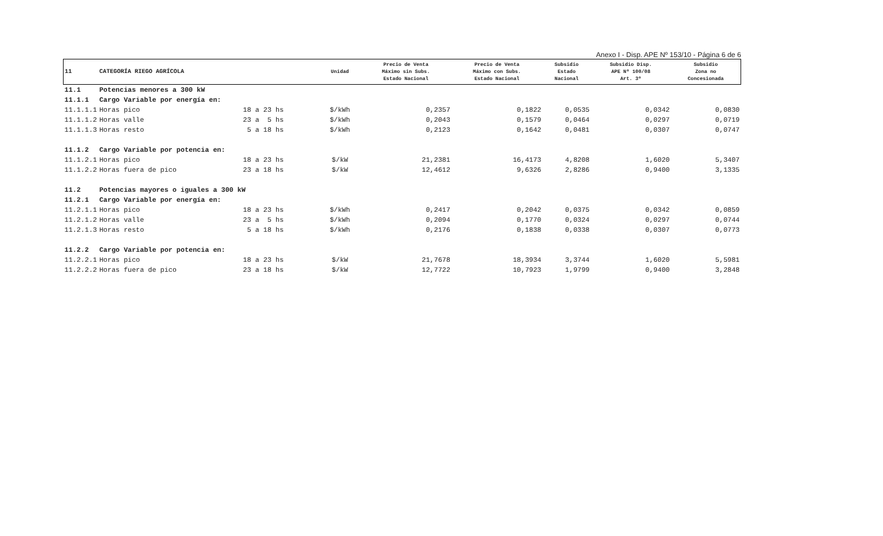Anexo I - Disp. APE Nº 153/10 - Página 6 de 6
| 11 | CATEGORÍA RIEGO AGRÍCOLA | | Unidad | Precio de Venta Máximo sin Subs. Estado Nacional | Precio de Venta Máximo con Subs. Estado Nacional | Subsidio Estado Nacional | Subsidio Disp. APE Nº 100/08 Art. 3º | Subsidio Zona no Concesionada |
| --- | --- | --- | --- | --- | --- | --- | --- | --- |
| 11.1 | Potencias menores a 300 kW | | | | | | | |
| 11.1.1 | Cargo Variable por energía en: | | | | | | | |
| 11.1.1.1 | Horas pico | 18 a 23 hs | $/kWh | 0,2357 | 0,1822 | 0,0535 | 0,0342 | 0,0830 |
| 11.1.1.2 | Horas valle | 23 a 5 hs | $/kWh | 0,2043 | 0,1579 | 0,0464 | 0,0297 | 0,0719 |
| 11.1.1.3 | Horas resto | 5 a 18 hs | $/kWh | 0,2123 | 0,1642 | 0,0481 | 0,0307 | 0,0747 |
| 11.1.2 | Cargo Variable por potencia en: | | | | | | | |
| 11.1.2.1 | Horas pico | 18 a 23 hs | $/kW | 21,2381 | 16,4173 | 4,8208 | 1,6020 | 5,3407 |
| 11.1.2.2 | Horas fuera de pico | 23 a 18 hs | $/kW | 12,4612 | 9,6326 | 2,8286 | 0,9400 | 3,1335 |
| 11.2 | Potencias mayores o iguales a 300 kW | | | | | | | |
| 11.2.1 | Cargo Variable por energía en: | | | | | | | |
| 11.2.1.1 | Horas pico | 18 a 23 hs | $/kWh | 0,2417 | 0,2042 | 0,0375 | 0,0342 | 0,0859 |
| 11.2.1.2 | Horas valle | 23 a 5 hs | $/kWh | 0,2094 | 0,1770 | 0,0324 | 0,0297 | 0,0744 |
| 11.2.1.3 | Horas resto | 5 a 18 hs | $/kWh | 0,2176 | 0,1838 | 0,0338 | 0,0307 | 0,0773 |
| 11.2.2 | Cargo Variable por potencia en: | | | | | | | |
| 11.2.2.1 | Horas pico | 18 a 23 hs | $/kW | 21,7678 | 18,3934 | 3,3744 | 1,6020 | 5,5981 |
| 11.2.2.2 | Horas fuera de pico | 23 a 18 hs | $/kW | 12,7722 | 10,7923 | 1,9799 | 0,9400 | 3,2848 |